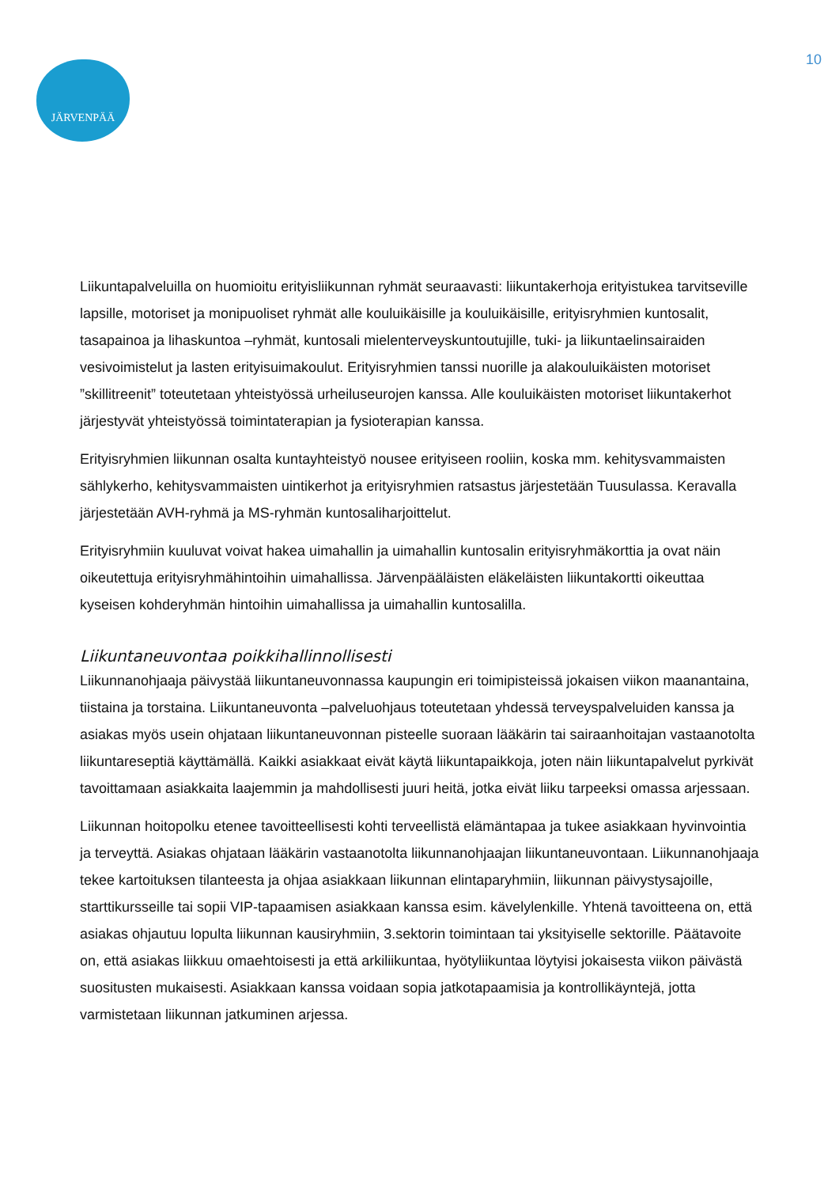JÄRVENPÄÄ
10
Liikuntapalveluilla on huomioitu erityisliikunnan ryhmät seuraavasti: liikuntakerhoja erityistukea tarvitseville lapsille, motoriset ja monipuoliset ryhmät alle kouluikäisille ja kouluikäisille, erityisryhmien kuntosalit, tasapainoa ja lihaskuntoa –ryhmät, kuntosali mielenterveyskuntoutujille, tuki- ja liikuntaelinsairaiden vesivoimistelut ja lasten erityisuimakoulut. Erityisryhmien tanssi nuorille ja alakouluikäisten motoriset ”skillitreenit” toteutetaan yhteistyössä urheiluseurojen kanssa. Alle kouluikäisten motoriset liikuntakerhot järjestyvät yhteistyössä toimintaterapian ja fysioterapian kanssa.
Erityisryhmien liikunnan osalta kuntayhteistyö nousee erityiseen rooliin, koska mm. kehitysvammaisten sählykerho, kehitysvammaisten uintikerhot ja erityisryhmien ratsastus järjestetään Tuusulassa. Keravalla järjestetään AVH-ryhmä ja MS-ryhmän kuntosaliharjoittelut.
Erityisryhmiin kuuluvat voivat hakea uimahallin ja uimahallin kuntosalin erityisryhmäkorttia ja ovat näin oikeutettuja erityisryhmähintoihin uimahallissa. Järvenpääläisten eläkeläisten liikuntakortti oikeuttaa kyseisen kohderyhmän hintoihin uimahallissa ja uimahallin kuntosalilla.
Liikuntaneuvontaa poikkihallinnollisesti
Liikunnanohjaaja päivystää liikuntaneuvonnassa kaupungin eri toimipisteissä jokaisen viikon maanantaina, tiistaina ja torstaina. Liikuntaneuvonta –palveluohjaus toteutetaan yhdessä terveyspalveluiden kanssa ja asiakas myös usein ohjataan liikuntaneuvonnan pisteelle suoraan lääkärin tai sairaanhoitajan vastaanotolta liikuntareseptiä käyttämällä. Kaikki asiakkaat eivät käytä liikuntapaikkoja, joten näin liikuntapalvelut pyrkivät tavoittamaan asiakkaita laajemmin ja mahdollisesti juuri heitä, jotka eivät liiku tarpeeksi omassa arjessaan.
Liikunnan hoitopolku etenee tavoitteellisesti kohti terveellistä elämäntapaa ja tukee asiakkaan hyvinvointia ja terveyttä. Asiakas ohjataan lääkärin vastaanotolta liikunnanohjaajan liikuntaneuvontaan. Liikunnanohjaaja tekee kartoituksen tilanteesta ja ohjaa asiakkaan liikunnan elintaparyhmiin, liikunnan päivystysajoille, starttikursseille tai sopii VIP-tapaamisen asiakkaan kanssa esim. kävelylenkille. Yhtenä tavoitteena on, että asiakas ohjautuu lopulta liikunnan kausiryhmiin, 3.sektorin toimintaan tai yksityiselle sektorille. Päätavoite on, että asiakas liikkuu omaehtoisesti ja että arkiliikuntaa, hyötyliikuntaa löytyisi jokaisesta viikon päivästä suositusten mukaisesti. Asiakkaan kanssa voidaan sopia jatkotapaamisia ja kontrollikäyntejä, jotta varmistetaan liikunnan jatkuminen arjessa.